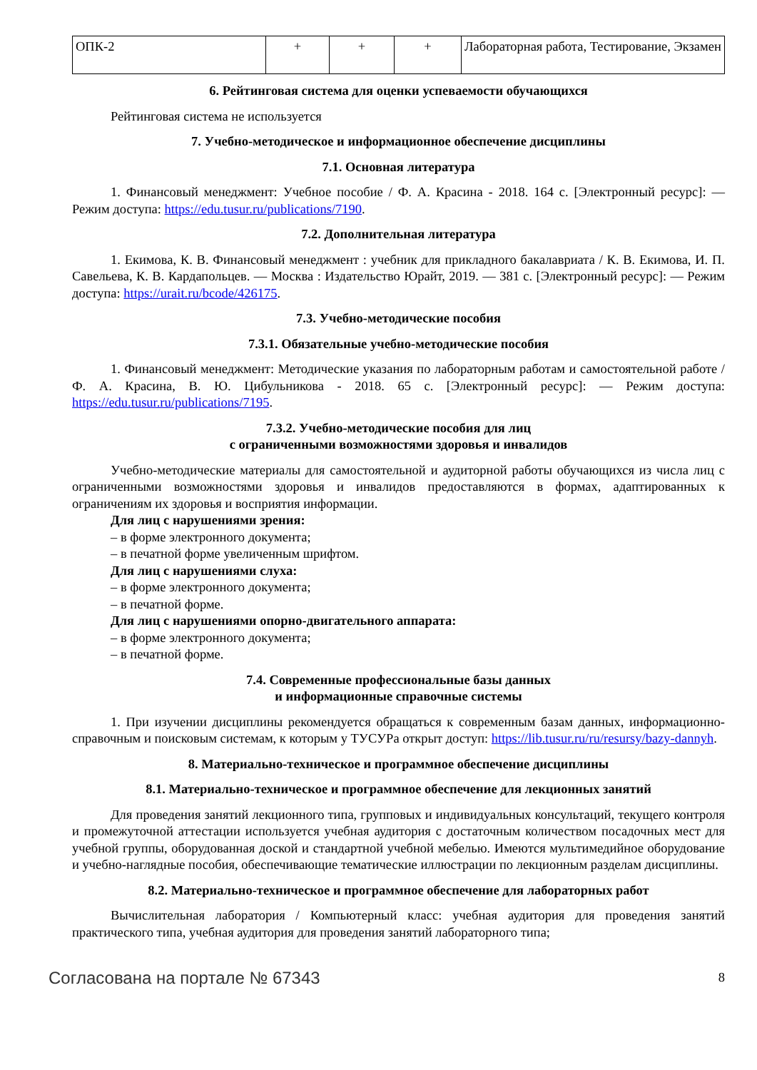| ОПК-2 | + | + | + | Лабораторная работа, Тестирование, Экзамен |
6. Рейтинговая система для оценки успеваемости обучающихся
Рейтинговая система не используется
7. Учебно-методическое и информационное обеспечение дисциплины
7.1. Основная литература
1. Финансовый менеджмент: Учебное пособие / Ф. А. Красина - 2018. 164 с. [Электронный ресурс]: — Режим доступа: https://edu.tusur.ru/publications/7190.
7.2. Дополнительная литература
1. Екимова, К. В. Финансовый менеджмент : учебник для прикладного бакалавриата / К. В. Екимова, И. П. Савельева, К. В. Кардапольцев. — Москва : Издательство Юрайт, 2019. — 381 с. [Электронный ресурс]: — Режим доступа: https://urait.ru/bcode/426175.
7.3. Учебно-методические пособия
7.3.1. Обязательные учебно-методические пособия
1. Финансовый менеджмент: Методические указания по лабораторным работам и самостоятельной работе / Ф. А. Красина, В. Ю. Цибульникова - 2018. 65 с. [Электронный ресурс]: — Режим доступа: https://edu.tusur.ru/publications/7195.
7.3.2. Учебно-методические пособия для лиц
с ограниченными возможностями здоровья и инвалидов
Учебно-методические материалы для самостоятельной и аудиторной работы обучающихся из числа лиц с ограниченными возможностями здоровья и инвалидов предоставляются в формах, адаптированных к ограничениям их здоровья и восприятия информации.
Для лиц с нарушениями зрения:
– в форме электронного документа;
– в печатной форме увеличенным шрифтом.
Для лиц с нарушениями слуха:
– в форме электронного документа;
– в печатной форме.
Для лиц с нарушениями опорно-двигательного аппарата:
– в форме электронного документа;
– в печатной форме.
7.4. Современные профессиональные базы данных
и информационные справочные системы
1. При изучении дисциплины рекомендуется обращаться к современным базам данных, информационно-справочным и поисковым системам, к которым у ТУСУРа открыт доступ: https://lib.tusur.ru/ru/resursy/bazy-dannyh.
8. Материально-техническое и программное обеспечение дисциплины
8.1. Материально-техническое и программное обеспечение для лекционных занятий
Для проведения занятий лекционного типа, групповых и индивидуальных консультаций, текущего контроля и промежуточной аттестации используется учебная аудитория с достаточным количеством посадочных мест для учебной группы, оборудованная доской и стандартной учебной мебелью. Имеются мультимедийное оборудование и учебно-наглядные пособия, обеспечивающие тематические иллюстрации по лекционным разделам дисциплины.
8.2. Материально-техническое и программное обеспечение для лабораторных работ
Вычислительная лаборатория / Компьютерный класс: учебная аудитория для проведения занятий практического типа, учебная аудитория для проведения занятий лабораторного типа;
Согласована на портале № 67343 8